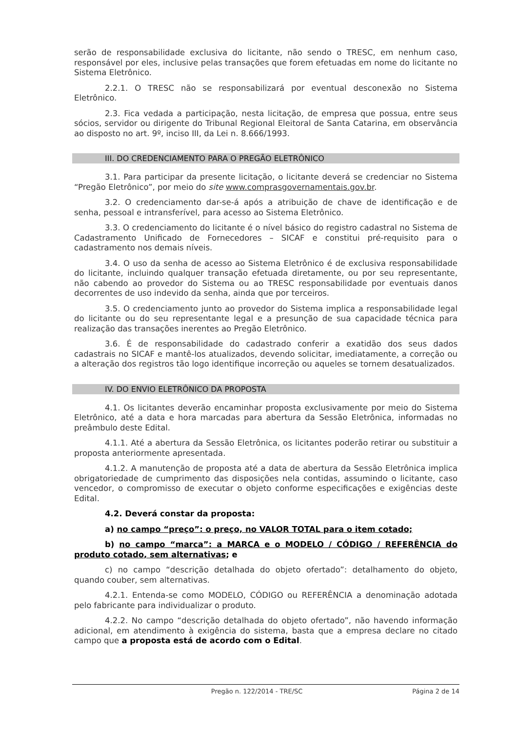serão de responsabilidade exclusiva do licitante, não sendo o TRESC, em nenhum caso, responsável por eles, inclusive pelas transações que forem efetuadas em nome do licitante no Sistema Eletrônico.
2.2.1. O TRESC não se responsabilizará por eventual desconexão no Sistema Eletrônico.
2.3. Fica vedada a participação, nesta licitação, de empresa que possua, entre seus sócios, servidor ou dirigente do Tribunal Regional Eleitoral de Santa Catarina, em observância ao disposto no art. 9º, inciso III, da Lei n. 8.666/1993.
III. DO CREDENCIAMENTO PARA O PREGÃO ELETRÔNICO
3.1. Para participar da presente licitação, o licitante deverá se credenciar no Sistema “Pregão Eletrônico”, por meio do site www.comprasgovernamentais.gov.br.
3.2. O credenciamento dar-se-á após a atribuição de chave de identificação e de senha, pessoal e intransferível, para acesso ao Sistema Eletrônico.
3.3. O credenciamento do licitante é o nível básico do registro cadastral no Sistema de Cadastramento Unificado de Fornecedores – SICAF e constitui pré-requisito para o cadastramento nos demais níveis.
3.4. O uso da senha de acesso ao Sistema Eletrônico é de exclusiva responsabilidade do licitante, incluindo qualquer transação efetuada diretamente, ou por seu representante, não cabendo ao provedor do Sistema ou ao TRESC responsabilidade por eventuais danos decorrentes de uso indevido da senha, ainda que por terceiros.
3.5. O credenciamento junto ao provedor do Sistema implica a responsabilidade legal do licitante ou do seu representante legal e a presunção de sua capacidade técnica para realização das transações inerentes ao Pregão Eletrônico.
3.6. É de responsabilidade do cadastrado conferir a exatidão dos seus dados cadastrais no SICAF e mantê-los atualizados, devendo solicitar, imediatamente, a correção ou a alteração dos registros tão logo identifique incorreção ou aqueles se tornem desatualizados.
IV. DO ENVIO ELETRÔNICO DA PROPOSTA
4.1. Os licitantes deverão encaminhar proposta exclusivamente por meio do Sistema Eletrônico, até a data e hora marcadas para abertura da Sessão Eletrônica, informadas no preâmbulo deste Edital.
4.1.1. Até a abertura da Sessão Eletrônica, os licitantes poderão retirar ou substituir a proposta anteriormente apresentada.
4.1.2. A manutenção de proposta até a data de abertura da Sessão Eletrônica implica obrigatoriedade de cumprimento das disposições nela contidas, assumindo o licitante, caso vencedor, o compromisso de executar o objeto conforme especificações e exigências deste Edital.
4.2. Deverá constar da proposta:
a) no campo “preço”: o preço, no VALOR TOTAL para o item cotado;
b) no campo “marca”: a MARCA e o MODELO / CÓDIGO / REFERÊNCIA do produto cotado, sem alternativas; e
c) no campo “descrição detalhada do objeto ofertado”: detalhamento do objeto, quando couber, sem alternativas.
4.2.1. Entenda-se como MODELO, CÓDIGO ou REFERÊNCIA a denominação adotada pelo fabricante para individualizar o produto.
4.2.2. No campo “descrição detalhada do objeto ofertado”, não havendo informação adicional, em atendimento à exigência do sistema, basta que a empresa declare no citado campo que a proposta está de acordo com o Edital.
Pregão n. 122/2014 - TRE/SC Página 2 de 14